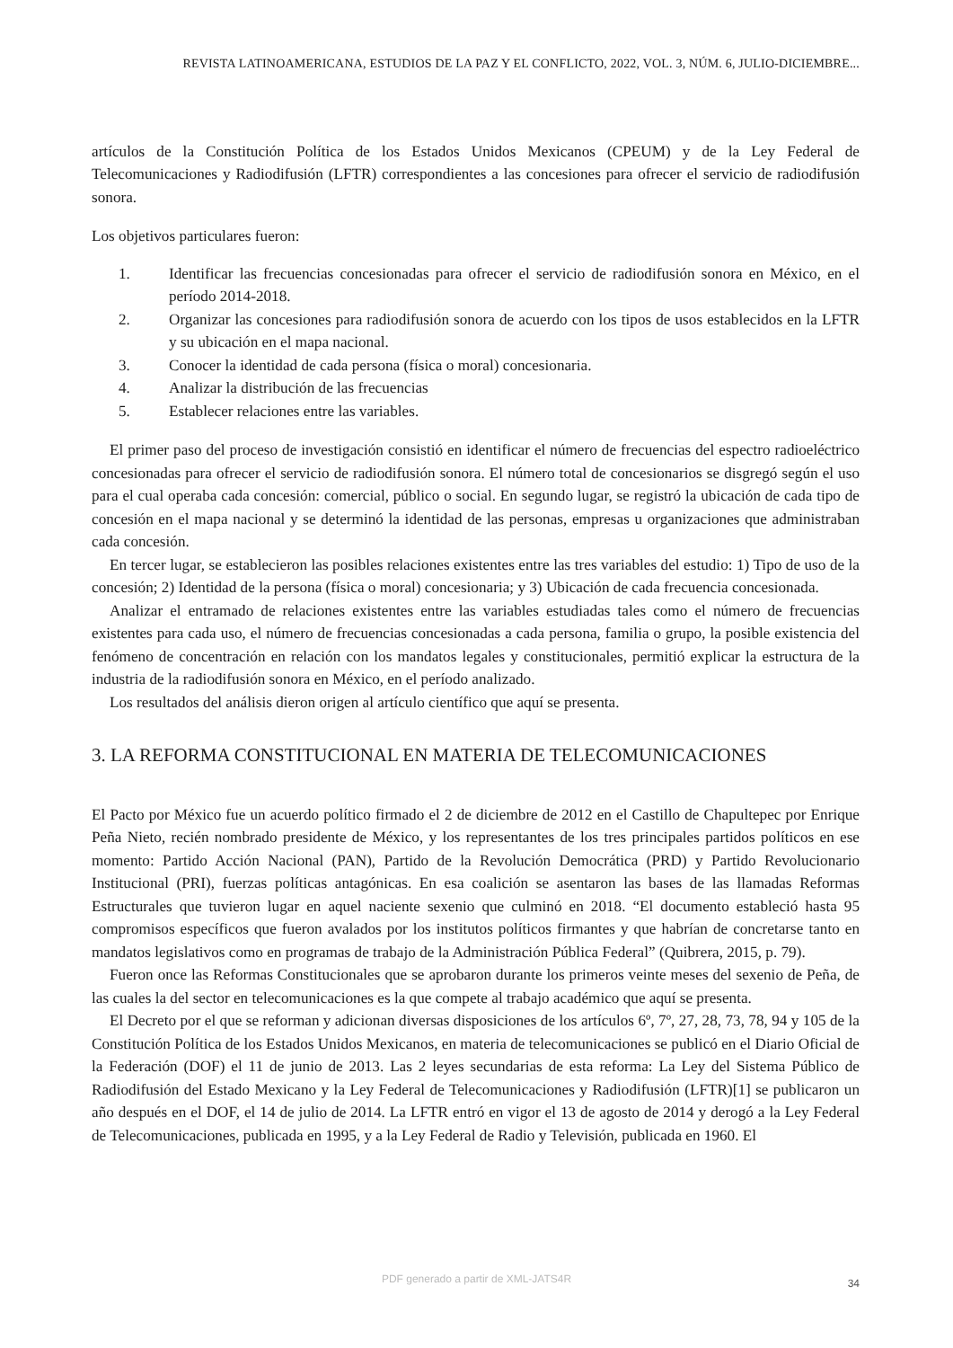REVISTA LATINOAMERICANA, ESTUDIOS DE LA PAZ Y EL CONFLICTO, 2022, VOL. 3, NÚM. 6, JULIO-DICIEMBRE...
artículos de la Constitución Política de los Estados Unidos Mexicanos (CPEUM) y de la Ley Federal de Telecomunicaciones y Radiodifusión (LFTR) correspondientes a las concesiones para ofrecer el servicio de radiodifusión sonora.
Los objetivos particulares fueron:
1. Identificar las frecuencias concesionadas para ofrecer el servicio de radiodifusión sonora en México, en el período 2014-2018.
2. Organizar las concesiones para radiodifusión sonora de acuerdo con los tipos de usos establecidos en la LFTR y su ubicación en el mapa nacional.
3. Conocer la identidad de cada persona (física o moral) concesionaria.
4. Analizar la distribución de las frecuencias
5. Establecer relaciones entre las variables.
El primer paso del proceso de investigación consistió en identificar el número de frecuencias del espectro radioeléctrico concesionadas para ofrecer el servicio de radiodifusión sonora. El número total de concesionarios se disgregó según el uso para el cual operaba cada concesión: comercial, público o social. En segundo lugar, se registró la ubicación de cada tipo de concesión en el mapa nacional y se determinó la identidad de las personas, empresas u organizaciones que administraban cada concesión.
En tercer lugar, se establecieron las posibles relaciones existentes entre las tres variables del estudio: 1) Tipo de uso de la concesión; 2) Identidad de la persona (física o moral) concesionaria; y 3) Ubicación de cada frecuencia concesionada.
Analizar el entramado de relaciones existentes entre las variables estudiadas tales como el número de frecuencias existentes para cada uso, el número de frecuencias concesionadas a cada persona, familia o grupo, la posible existencia del fenómeno de concentración en relación con los mandatos legales y constitucionales, permitió explicar la estructura de la industria de la radiodifusión sonora en México, en el período analizado.
Los resultados del análisis dieron origen al artículo científico que aquí se presenta.
3. LA REFORMA CONSTITUCIONAL EN MATERIA DE TELECOMUNICACIONES
El Pacto por México fue un acuerdo político firmado el 2 de diciembre de 2012 en el Castillo de Chapultepec por Enrique Peña Nieto, recién nombrado presidente de México, y los representantes de los tres principales partidos políticos en ese momento: Partido Acción Nacional (PAN), Partido de la Revolución Democrática (PRD) y Partido Revolucionario Institucional (PRI), fuerzas políticas antagónicas. En esa coalición se asentaron las bases de las llamadas Reformas Estructurales que tuvieron lugar en aquel naciente sexenio que culminó en 2018. “El documento estableció hasta 95 compromisos específicos que fueron avalados por los institutos políticos firmantes y que habrían de concretarse tanto en mandatos legislativos como en programas de trabajo de la Administración Pública Federal” (Quibrera, 2015, p. 79).
Fueron once las Reformas Constitucionales que se aprobaron durante los primeros veinte meses del sexenio de Peña, de las cuales la del sector en telecomunicaciones es la que compete al trabajo académico que aquí se presenta.
El Decreto por el que se reforman y adicionan diversas disposiciones de los artículos 6º, 7º, 27, 28, 73, 78, 94 y 105 de la Constitución Política de los Estados Unidos Mexicanos, en materia de telecomunicaciones se publicó en el Diario Oficial de la Federación (DOF) el 11 de junio de 2013. Las 2 leyes secundarias de esta reforma: La Ley del Sistema Público de Radiodifusión del Estado Mexicano y la Ley Federal de Telecomunicaciones y Radiodifusión (LFTR)[1] se publicaron un año después en el DOF, el 14 de julio de 2014. La LFTR entró en vigor el 13 de agosto de 2014 y derogó a la Ley Federal de Telecomunicaciones, publicada en 1995, y a la Ley Federal de Radio y Televisión, publicada en 1960. El
PDF generado a partir de XML-JATS4R 34